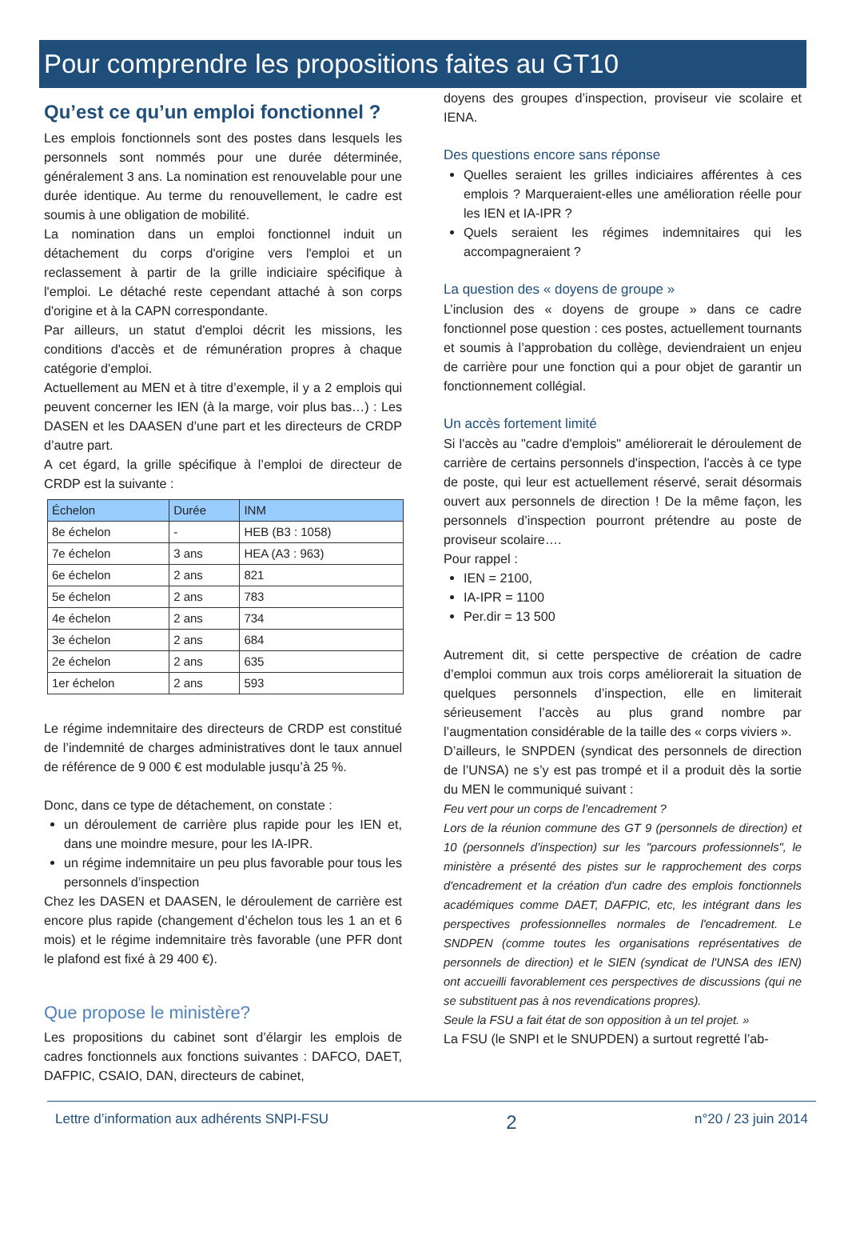Pour comprendre les propositions faites au GT10
Qu’est ce qu’un emploi fonctionnel ?
Les emplois fonctionnels sont des postes dans lesquels les personnels sont nommés pour une durée déterminée, généralement 3 ans. La nomination est renouvelable pour une durée identique. Au terme du renouvellement, le cadre est soumis à une obligation de mobilité.
La nomination dans un emploi fonctionnel induit un détachement du corps d'origine vers l'emploi et un reclassement à partir de la grille indiciaire spécifique à l'emploi. Le détaché reste cependant attaché à son corps d'origine et à la CAPN correspondante.
Par ailleurs, un statut d'emploi décrit les missions, les conditions d'accès et de rémunération propres à chaque catégorie d'emploi.
Actuellement au MEN et à titre d’exemple, il y a 2 emplois qui peuvent concerner les IEN (à la marge, voir plus bas…) : Les DASEN et les DAASEN d’une part et les directeurs de CRDP d’autre part.
A cet égard, la grille spécifique à l’emploi de directeur de CRDP est la suivante :
| Échelon | Durée | INM |
| --- | --- | --- |
| 8e échelon | - | HEB (B3 : 1058) |
| 7e échelon | 3 ans | HEA (A3 : 963) |
| 6e échelon | 2 ans | 821 |
| 5e échelon | 2 ans | 783 |
| 4e échelon | 2 ans | 734 |
| 3e échelon | 2 ans | 684 |
| 2e échelon | 2 ans | 635 |
| 1er échelon | 2 ans | 593 |
Le régime indemnitaire des directeurs de CRDP est constitué de l’indemnité de charges administratives dont le taux annuel de référence de 9 000 € est modulable jusqu’à 25 %.
Donc, dans ce type de détachement, on constate :
un déroulement de carrière plus rapide pour les IEN et, dans une moindre mesure, pour les IA-IPR.
un régime indemnitaire un peu plus favorable pour tous les personnels d’inspection
Chez les DASEN et DAASEN, le déroulement de carrière est encore plus rapide (changement d’échelon tous les 1 an et 6 mois) et le régime indemnitaire très favorable (une PFR dont le plafond est fixé à 29 400 €).
Que propose le ministère?
Les propositions du cabinet sont d’élargir les emplois de cadres fonctionnels aux fonctions suivantes : DAFCO, DAET, DAFPIC, CSAIO, DAN, directeurs de cabinet,
doyens des groupes d’inspection, proviseur vie scolaire et IENA.
Des questions encore sans réponse
Quelles seraient les grilles indiciaires afférentes à ces emplois ? Marqueraient-elles une amélioration réelle pour les IEN et IA-IPR ?
Quels seraient les régimes indemnitaires qui les accompagneraient ?
La question des « doyens de groupe »
L’inclusion des « doyens de groupe » dans ce cadre fonctionnel pose question : ces postes, actuellement tournants et soumis à l’approbation du collège, deviendraient un enjeu de carrière pour une fonction qui a pour objet de garantir un fonctionnement collégial.
Un accès fortement limité
Si l'accès au "cadre d'emplois" améliorerait le déroulement de carrière de certains personnels d'inspection, l'accès à ce type de poste, qui leur est actuellement réservé, serait désormais ouvert aux personnels de direction ! De la même façon, les personnels d’inspection pourront prétendre au poste de proviseur scolaire….
Pour rappel :
IEN = 2100,
IA-IPR = 1100
Per.dir = 13 500
Autrement dit, si cette perspective de création de cadre d’emploi commun aux trois corps améliorerait la situation de quelques personnels d’inspection, elle en limiterait sérieusement l’accès au plus grand nombre par l’augmentation considérable de la taille des « corps viviers ».
D’ailleurs, le SNPDEN (syndicat des personnels de direction de l’UNSA) ne s’y est pas trompé et il a produit dès la sortie du MEN le communiqué suivant :
Feu vert pour un corps de l’encadrement ?
Lors de la réunion commune des GT 9 (personnels de direction) et 10 (personnels d’inspection) sur les "parcours professionnels", le ministère a présenté des pistes sur le rapprochement des corps d'encadrement et la création d'un cadre des emplois fonctionnels académiques comme DAET, DAFPIC, etc, les intégrant dans les perspectives professionnelles normales de l'encadrement. Le SNDPEN (comme toutes les organisations représentatives de personnels de direction) et le SIEN (syndicat de l'UNSA des IEN) ont accueilli favorablement ces perspectives de discussions (qui ne se substituent pas à nos revendications propres).
Seule la FSU a fait état de son opposition à un tel projet. »
La FSU (le SNPI et le SNUPDEN) a surtout regretté l’ab-
Lettre d’information aux adhérents SNPI-FSU 2 n°20 / 23 juin 2014